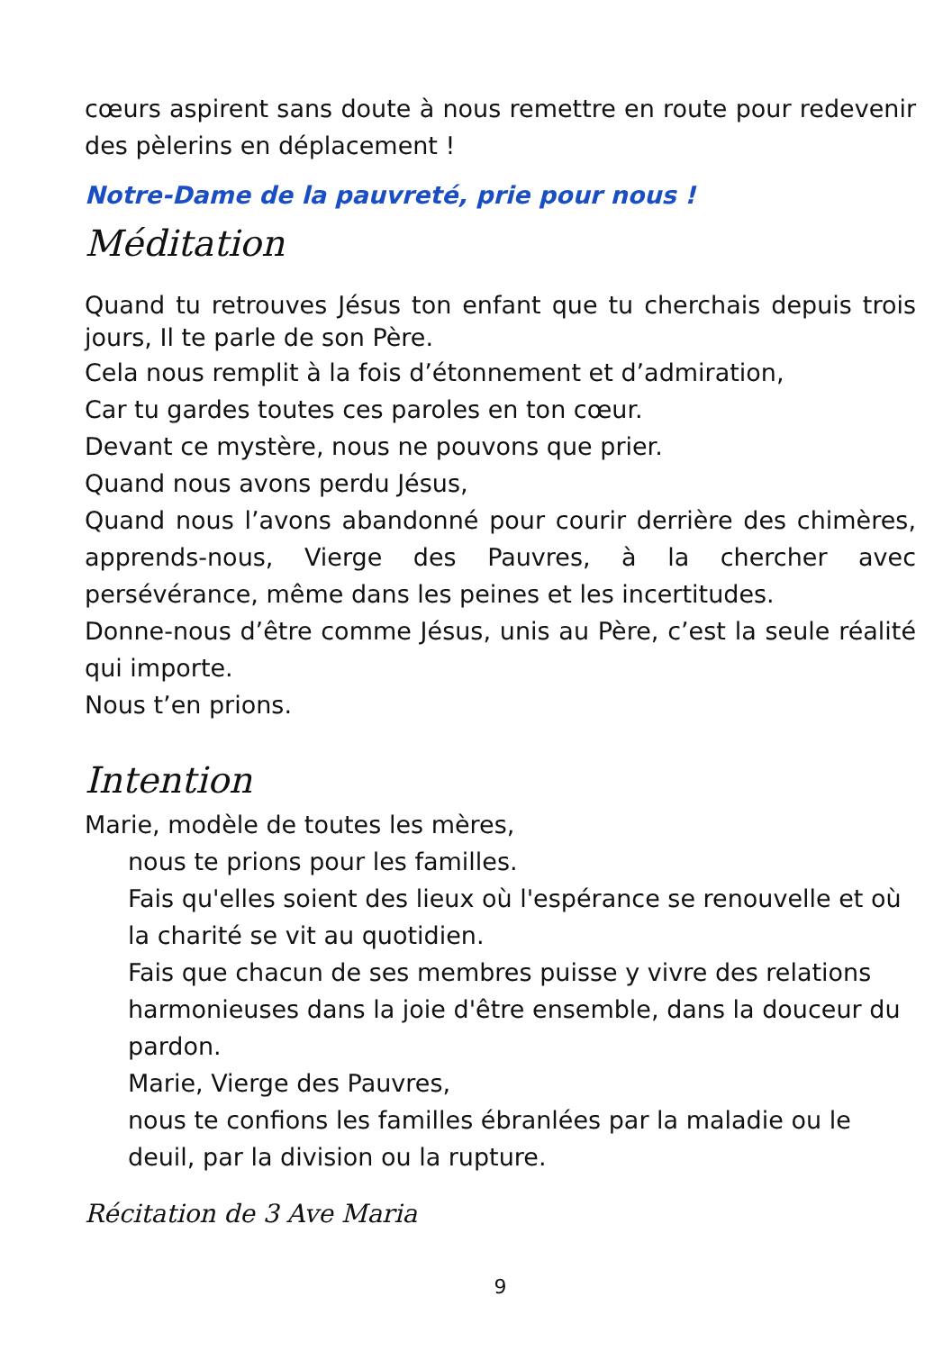cœurs aspirent sans doute à nous remettre en route pour redevenir des pèlerins en déplacement !
Notre-Dame de la pauvreté, prie pour nous !
Méditation
Quand tu retrouves Jésus ton enfant que tu cherchais depuis trois jours, Il te parle de son Père.
Cela nous remplit à la fois d’étonnement et d’admiration,
Car tu gardes toutes ces paroles en ton cœur.
Devant ce mystère, nous ne pouvons que prier.
Quand nous avons perdu Jésus,
Quand nous l’avons abandonné pour courir derrière des chimères, apprends-nous, Vierge des Pauvres, à la chercher avec persévérance, même dans les peines et les incertitudes.
Donne-nous d’être comme Jésus, unis au Père, c’est la seule réalité qui importe.
Nous t’en prions.
Intention
Marie, modèle de toutes les mères,
nous te prions pour les familles.
Fais qu'elles soient des lieux où l'espérance se renouvelle et où la charité se vit au quotidien.
Fais que chacun de ses membres puisse y vivre des relations harmonieuses dans la joie d'être ensemble, dans la douceur du pardon.
Marie, Vierge des Pauvres,
nous te confions les familles ébranlées par la maladie ou le deuil, par la division ou la rupture.
Récitation de 3 Ave Maria
9